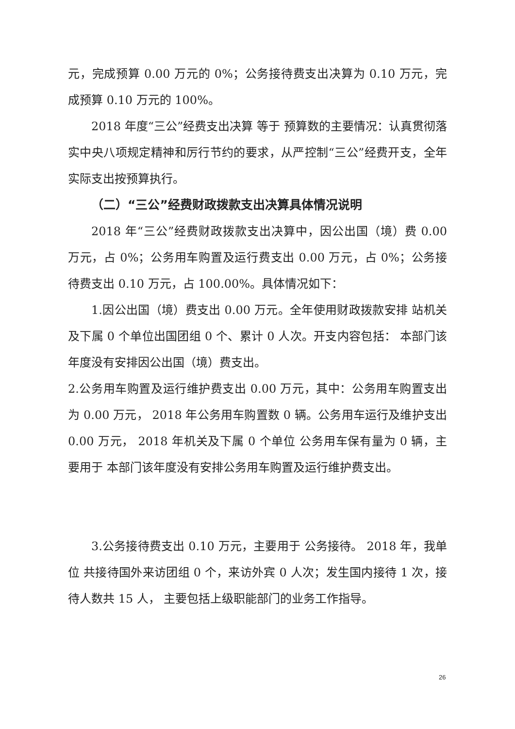元，完成预算 0.00 万元的 0%；公务接待费支出决算为 0.10 万元，完成预算 0.10 万元的 100%。
2018 年度“三公”经费支出决算 等于 预算数的主要情况：认真贯彻落实中央八项规定精神和厉行节约的要求，从严控制“三公”经费开支，全年实际支出按预算执行。
（二）“三公”经费财政拨款支出决算具体情况说明
2018 年“三公”经费财政拨款支出决算中，因公出国（境）费 0.00 万元，占 0%；公务用车购置及运行费支出 0.00 万元，占 0%；公务接待费支出 0.10 万元，占 100.00%。具体情况如下：
1.因公出国（境）费支出 0.00 万元。全年使用财政拨款安排 站机关及下属 0 个单位出国团组 0 个、累计 0 人次。开支内容包括： 本部门该年度没有安排因公出国（境）费支出。
2.公务用车购置及运行维护费支出 0.00 万元，其中：公务用车购置支出为 0.00 万元， 2018 年公务用车购置数 0 辆。公务用车运行及维护支出 0.00 万元， 2018 年机关及下属 0 个单位 公务用车保有量为 0 辆，主要用于 本部门该年度没有安排公务用车购置及运行维护费支出。
3.公务接待费支出 0.10 万元，主要用于 公务接待。 2018 年，我单位 共接待国外来访团组 0 个，来访外宾 0 人次；发生国内接待 1 次，接待人数共 15 人， 主要包括上级职能部门的业务工作指导。
26